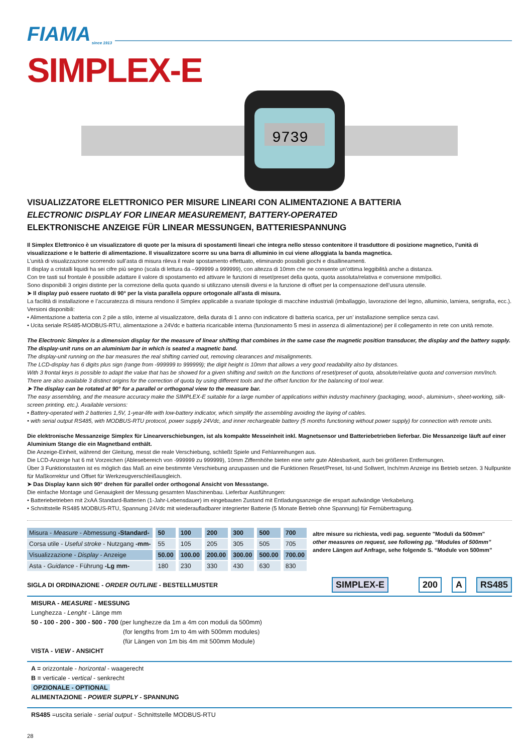FIAMA since 1913
SIMPLEX-E
9739
VISUALIZZATORE ELETTRONICO PER MISURE LINEARI CON ALIMENTAZIONE A BATTERIA
ELECTRONIC DISPLAY FOR LINEAR MEASUREMENT, BATTERY-OPERATED
ELEKTRONISCHE ANZEIGE FÜR LINEAR MESSUNGEN, BATTERIESPANNUNG
Il Simplex Elettronico è un visualizzatore di quote per la misura di spostamenti lineari che integra nello stesso contenitore il trasduttore di posizione magnetico, l’unità di visualizzazione e le batterie di alimentazione. Il visualizzatore scorre su una barra di alluminio in cui viene alloggiata la banda magnetica.
L’unità di visualizzazione scorrendo sull’asta di misura rileva il reale spostamento effettuato, eliminando possibili giochi e disallineamenti.
Il display a cristalli liquidi ha sei cifre più segno (scala di lettura da –999999 a 999999), con altezza di 10mm che ne consente un’ottima leggibilità anche a distanza.
Con tre tasti sul frontale è possibile adattare il valore di spostamento ed attivare le funzioni di reset/preset della quota, quota assoluta/relativa e conversione mm/pollici.
Sono disponibili 3 origini distinte per la correzione della quota quando si utilizzano utensili diversi e la funzione di offset per la compensazione dell’usura utensile.
➤ Il display può essere ruotato di 90° per la vista parallela oppure ortogonale all’asta di misura.
La facilità di installazione e l’accuratezza di misura rendono il Simplex applicabile a svariate tipologie di macchine industriali (imballaggio, lavorazione del legno, alluminio, lamiera, serigrafia, ecc.). Versioni disponibili:
• Alimentazione a batteria con 2 pile a stilo, interne al visualizzatore, della durata di 1 anno con indicatore di batteria scarica, per un’ installazione semplice senza cavi.
• Ucita seriale RS485-MODBUS-RTU, alimentazione a 24Vdc e batteria ricaricabile interna (funzionamento 5 mesi in assenza di alimentazione) per il collegamento in rete con unità remote.
The Electronic Simplex is a dimension display for the measure of linear shifting that combines in the same case the magnetic position transducer, the display and the battery supply. The display-unit runs on an aluminium bar in which is seated a magnetic band.
The display-unit running on the bar measures the real shifting carried out, removing clearances and misalignments.
The LCD-display has 6 digits plus sign (range from -999999 to 999999); the digit height is 10mm that allows a very good readability also by distances.
With 3 frontal keys is possible to adapt the value that has be showed for a given shifting and switch on the functions of reset/preset of quota, absolute/relative quota and conversion mm/Inch. There are also available 3 distinct origins for the correction of quota by using different tools and the offset function for the balancing of tool wear.
➤ The display can be rotated at 90° for a parallel or orthogonal view to the measure bar.
The easy assembling, and the measure accuracy make the SIMPLEX-E suitable for a large number of applications within industry machinery (packaging, wood-, aluminium-, sheet-working, silk-screen printing. etc.). Available versions:
• Battery-operated with 2 batteries 1,5V, 1-year-life with low-battery indicator, which simplify the assembling avoiding the laying of cables.
• with serial output RS485, with MODBUS-RTU protocol, power supply 24Vdc, and inner rechargeable battery (5 months functioning without power supply) for connection with remote units.
Die elektronische Messanzeige Simplex für Linearverschiebungen, ist als kompakte Messeinheit inkl. Magnetsensor und Batteriebetrieben lieferbar. Die Messanzeige läuft auf einer Aluminium Stange die ein Magnetband enthält.
Die Anzeige-Einheit, während der Gleitung, messt die reale Verschiebung, schließt Spiele und Fehlanreihungen aus.
Die LCD-Anzeige hat 6 mit Vorzeichen (Ablesebereich von -999999 zu 999999), 10mm Ziffernhöhe bieten eine sehr gute Ablesbarkeit, auch bei größeren Entfernungen.
Über 3 Funktionstasten ist es möglich das Maß an eine bestimmte Verschiebung anzupassen und die Funktionen Reset/Preset, Ist-und Sollwert, Inch/mm Anzeige ins Betrieb setzen. 3 Nullpunkte für Maßkorrektur und Offset für Werkzeugverschleißausgleich.
➤ Das Display kann sich 90° drehen für parallel order orthogonal Ansicht von Messstange.
Die einfache Montage und Genauigkeit der Messung gesamten Maschinenbau. Lieferbar Ausführungen:
• Batteriebetrieben mit 2xAA Standard-Batterien (1-Jahr-Lebensdauer) im eingebauten Zustand mit Entladungsanzeige die erspart aufwändige Verkabelung.
• Schnittstelle RS485 MODBUS-RTU, Spannung 24Vdc mit wiederaufladbarer integrierter Batterie (5 Monate Betrieb ohne Spannung) für Fernübertragung.
| Misura - Measure - Abmessung -Standard- | 50 | 100 | 200 | 300 | 500 | 700 |
| Corsa utile - Useful stroke - Nutzgang -mm- | 55 | 105 | 205 | 305 | 505 | 705 |
| Visualizzazione - Display - Anzeige | 50.00 | 100.00 | 200.00 | 300.00 | 500.00 | 700.00 |
| Asta - Guidance - Führung -Lg mm- | 180 | 230 | 330 | 430 | 630 | 830 |
altre misure su richiesta, vedi pag. seguente "Moduli da 500mm"
other measures on request, see following pg. “Modules of 500mm”
andere Längen auf Anfrage, sehe folgende S. “Module von 500mm”
SIGLA DI ORDINAZIONE - ORDER OUTLINE - BESTELLMUSTER SIMPLEX-E 200 A RS485
MISURA - MEASURE - MESSUNG
Lunghezza - Lenght - Länge mm
50 - 100 - 200 - 300 - 500 - 700 (per lunghezze da 1m a 4m con moduli da 500mm)
(for lengths from 1m to 4m with 500mm modules)
(für Längen von 1m bis 4m mit 500mm Module)
VISTA - VIEW - ANSICHT
A = orizzontale - horizontal - waagerecht
B = verticale - vertical - senkrecht
OPZIONALE - OPTIONAL
ALIMENTAZIONE - POWER SUPPLY - SPANNUNG
RS485 =uscita seriale - serial output - Schnittstelle MODBUS-RTU
28